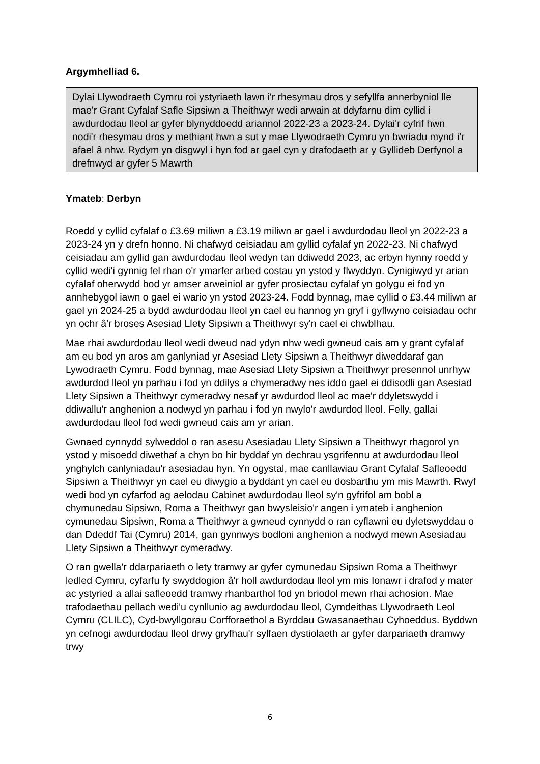Argymhelliad 6.
Dylai Llywodraeth Cymru roi ystyriaeth lawn i'r rhesymau dros y sefyllfa annerbyniol lle mae'r Grant Cyfalaf Safle Sipsiwn a Theithwyr wedi arwain at ddyfarnu dim cyllid i awdurdodau lleol ar gyfer blynyddoedd ariannol 2022-23 a 2023-24. Dylai'r cyfrif hwn nodi'r rhesymau dros y methiant hwn a sut y mae Llywodraeth Cymru yn bwriadu mynd i'r afael â nhw. Rydym yn disgwyl i hyn fod ar gael cyn y drafodaeth ar y Gyllideb Derfynol a drefnwyd ar gyfer 5 Mawrth
Ymateb: Derbyn
Roedd y cyllid cyfalaf o £3.69 miliwn a £3.19 miliwn ar gael i awdurdodau lleol yn 2022-23 a 2023-24 yn y drefn honno. Ni chafwyd ceisiadau am gyllid cyfalaf yn 2022-23. Ni chafwyd ceisiadau am gyllid gan awdurdodau lleol wedyn tan ddiwedd 2023, ac erbyn hynny roedd y cyllid wedi'i gynnig fel rhan o'r ymarfer arbed costau yn ystod y flwyddyn. Cynigiwyd yr arian cyfalaf oherwydd bod yr amser arweiniol ar gyfer prosiectau cyfalaf yn golygu ei fod yn annhebygol iawn o gael ei wario yn ystod 2023-24. Fodd bynnag, mae cyllid o £3.44 miliwn ar gael yn 2024-25 a bydd awdurdodau lleol yn cael eu hannog yn gryf i gyflwyno ceisiadau ochr yn ochr â'r broses Asesiad Llety Sipsiwn a Theithwyr sy'n cael ei chwblhau.
Mae rhai awdurdodau lleol wedi dweud nad ydyn nhw wedi gwneud cais am y grant cyfalaf am eu bod yn aros am ganlyniad yr Asesiad Llety Sipsiwn a Theithwyr diweddaraf gan Lywodraeth Cymru. Fodd bynnag, mae Asesiad Llety Sipsiwn a Theithwyr presennol unrhyw awdurdod lleol yn parhau i fod yn ddilys a chymeradwy nes iddo gael ei ddisodli gan Asesiad Llety Sipsiwn a Theithwyr cymeradwy nesaf yr awdurdod lleol ac mae'r ddyletswydd i ddiwallu'r anghenion a nodwyd yn parhau i fod yn nwylo'r awdurdod lleol. Felly, gallai awdurdodau lleol fod wedi gwneud cais am yr arian.
Gwnaed cynnydd sylweddol o ran asesu Asesiadau Llety Sipsiwn a Theithwyr rhagorol yn ystod y misoedd diwethaf a chyn bo hir byddaf yn dechrau ysgrifennu at awdurdodau lleol ynghylch canlyniadau'r asesiadau hyn. Yn ogystal, mae canllawiau Grant Cyfalaf Safleoedd Sipsiwn a Theithwyr yn cael eu diwygio a byddant yn cael eu dosbarthu ym mis Mawrth. Rwyf wedi bod yn cyfarfod ag aelodau Cabinet awdurdodau lleol sy'n gyfrifol am bobl a chymunedau Sipsiwn, Roma a Theithwyr gan bwysleisio'r angen i ymateb i anghenion cymunedau Sipsiwn, Roma a Theithwyr a gwneud cynnydd o ran cyflawni eu dyletswyddau o dan Ddeddf Tai (Cymru) 2014, gan gynnwys bodloni anghenion a nodwyd mewn Asesiadau Llety Sipsiwn a Theithwyr cymeradwy.
O ran gwella'r ddarpariaeth o lety tramwy ar gyfer cymunedau Sipsiwn Roma a Theithwyr ledled Cymru, cyfarfu fy swyddogion â'r holl awdurdodau lleol ym mis Ionawr i drafod y mater ac ystyried a allai safleoedd tramwy rhanbarthol fod yn briodol mewn rhai achosion. Mae trafodaethau pellach wedi'u cynllunio ag awdurdodau lleol, Cymdeithas Llywodraeth Leol Cymru (CLILC), Cyd-bwyllgorau Corfforaethol a Byrddau Gwasanaethau Cyhoeddus. Byddwn yn cefnogi awdurdodau lleol drwy gryfhau'r sylfaen dystiolaeth ar gyfer darpariaeth dramwy trwy
6